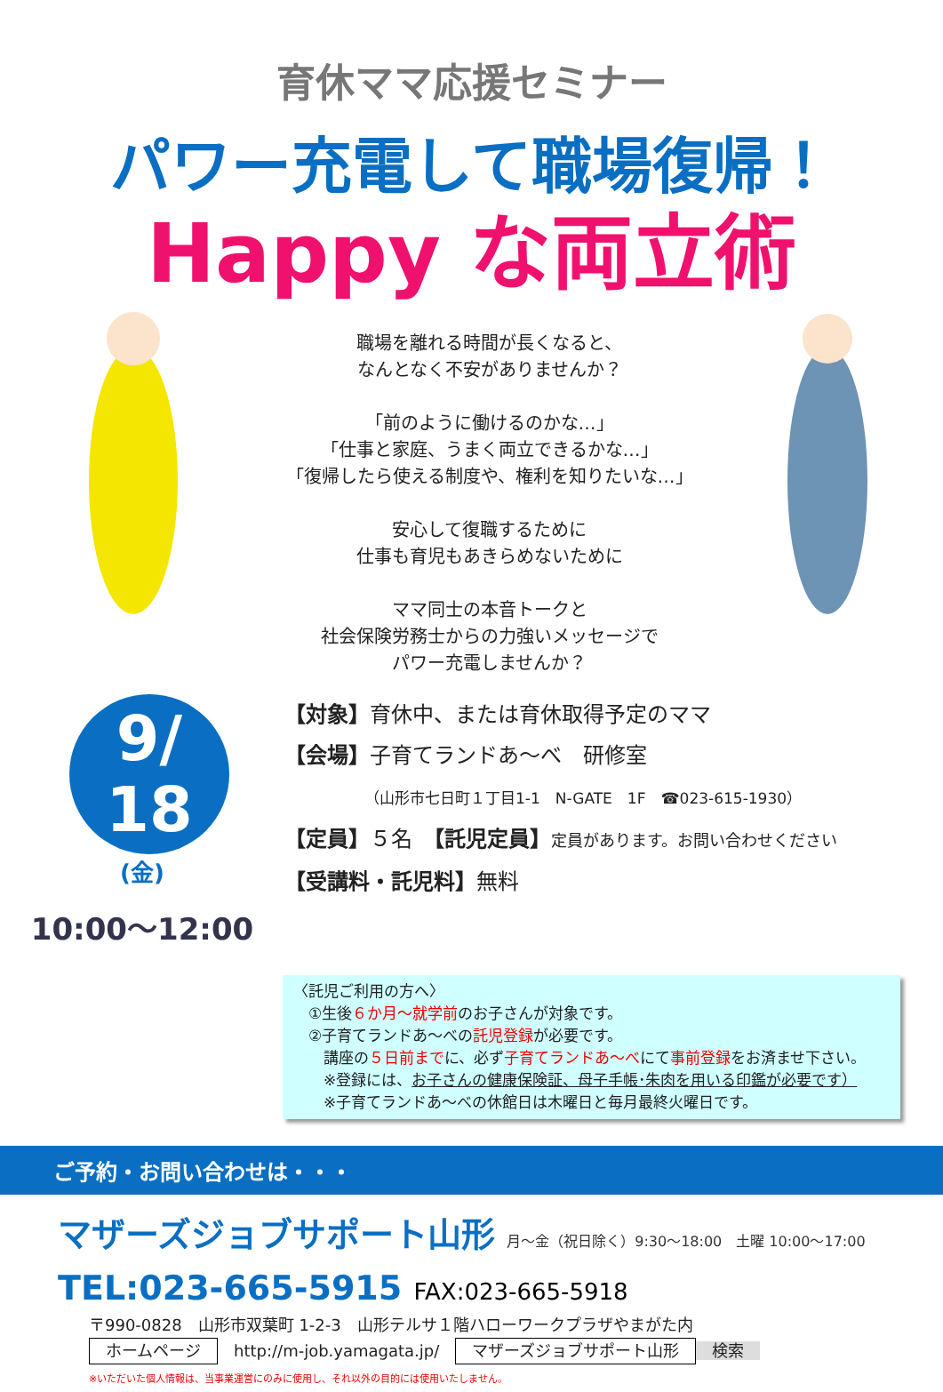育休ママ応援セミナー
パワー充電して職場復帰！
Happy な両立術
職場を離れる時間が長くなると、
なんとなく不安がありませんか？
「前のように働けるのかな…」
「仕事と家庭、うまく両立できるかな…」
「復帰したら使える制度や、権利を知りたいな…」
安心して復職するために
仕事も育児もあきらめないために
ママ同士の本音トークと
社会保険労務士からの力強いメッセージで
パワー充電しませんか？
9/
18
(金)
10:00〜12:00
【対象】育休中、または育休取得予定のママ
【会場】子育てランドあ〜べ　研修室
（山形市七日町１丁目1-1　N-GATE　1F　☎023-615-1930）
【定員】５名　【託児定員】定員があります。お問い合わせください
【受講料・託児料】無料
〈託児ご利用の方へ〉
　①生後６か月〜就学前のお子さんが対象です。
　②子育てランドあ〜べの託児登録が必要です。
　　講座の５日前までに、必ず子育てランドあ〜べにて事前登録をお済ませ下さい。
　　※登録には、お子さんの健康保険証、母子手帳･朱肉を用いる印鑑が必要です）
　　※子育てランドあ〜べの休館日は木曜日と毎月最終火曜日です。
ご予約・お問い合わせは・・・
マザーズジョブサポート山形 月〜金（祝日除く）9:30〜18:00　土曜 10:00〜17:00
TEL:023-665-5915 FAX:023-665-5918
〒990-0828　山形市双葉町 1-2-3　山形テルサ１階ハローワークプラザやまがた内
ホームページ　http://m-job.yamagata.jp/　マザーズジョブサポート山形 検索
※いただいた個人情報は、当事業運営にのみに使用し、それ以外の目的には使用いたしません。